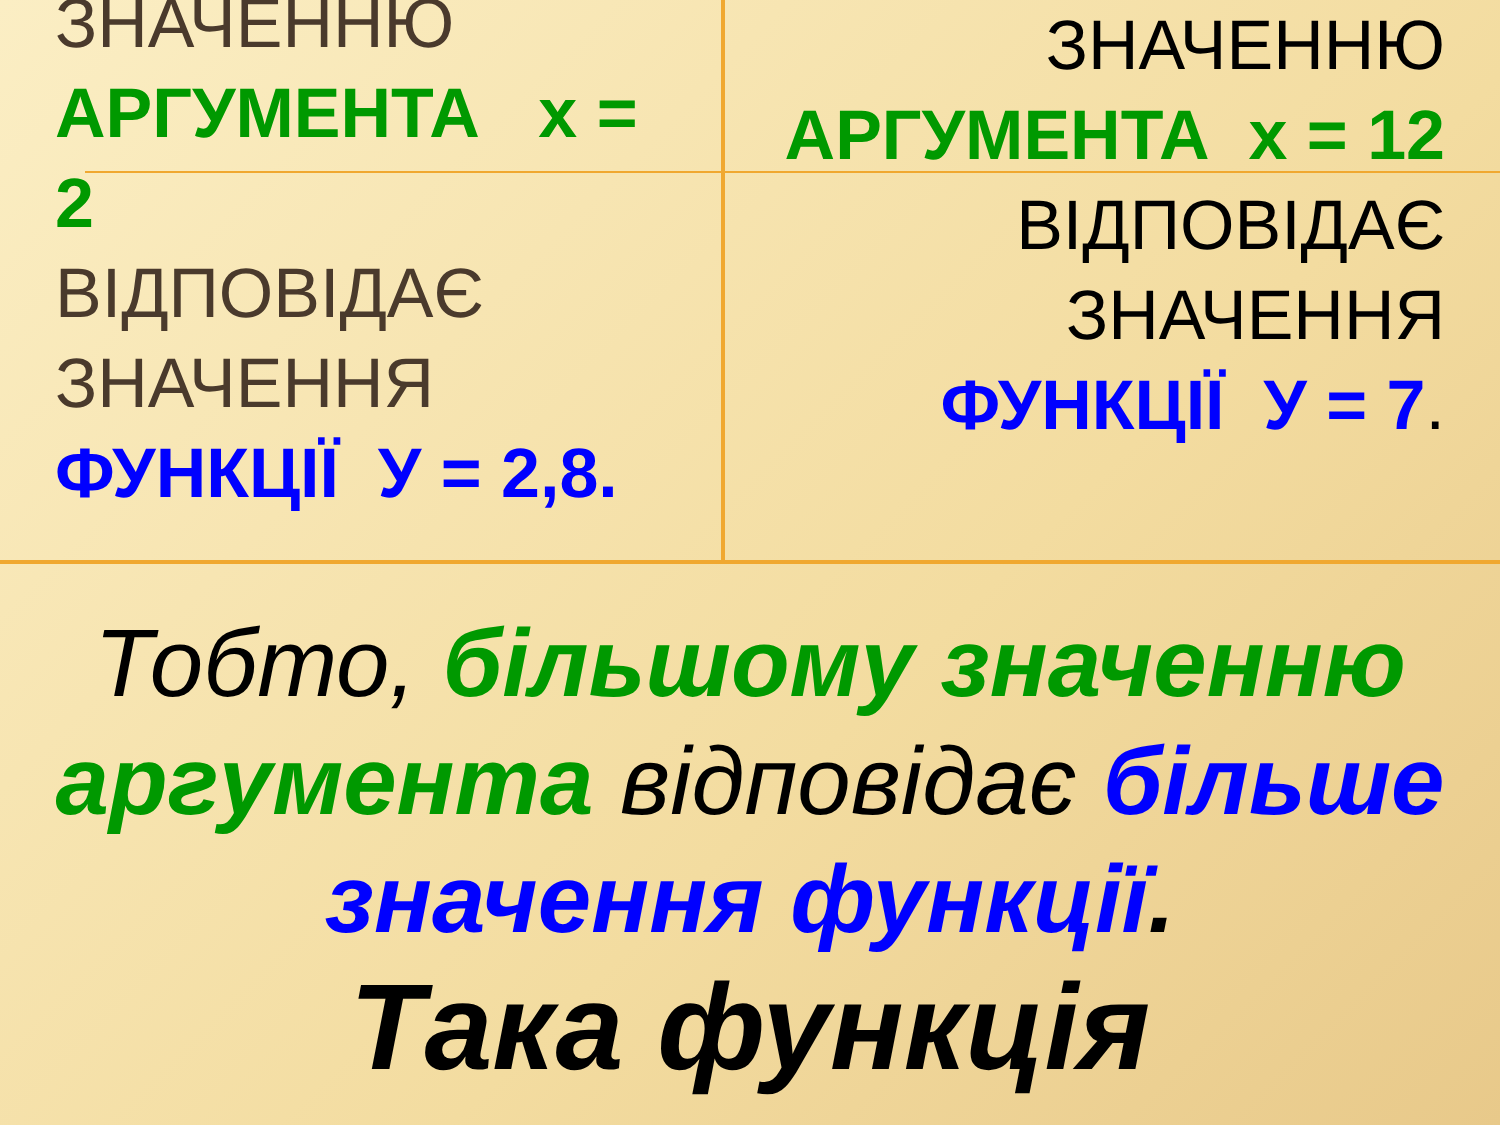ЗНАЧЕННЮ
АРГУМЕНТА х = 2
ВІДПОВІДАЄ ЗНАЧЕННЯ
ФУНКЦІЇ У = 2,8.
ЗНАЧЕННЮ
АРГУМЕНТА х = 12
ВІДПОВІДАЄ ЗНАЧЕННЯ
ФУНКЦІЇ У = 7.
Тобто, більшому значенню аргумента відповідає більше значення функції.
Така функція